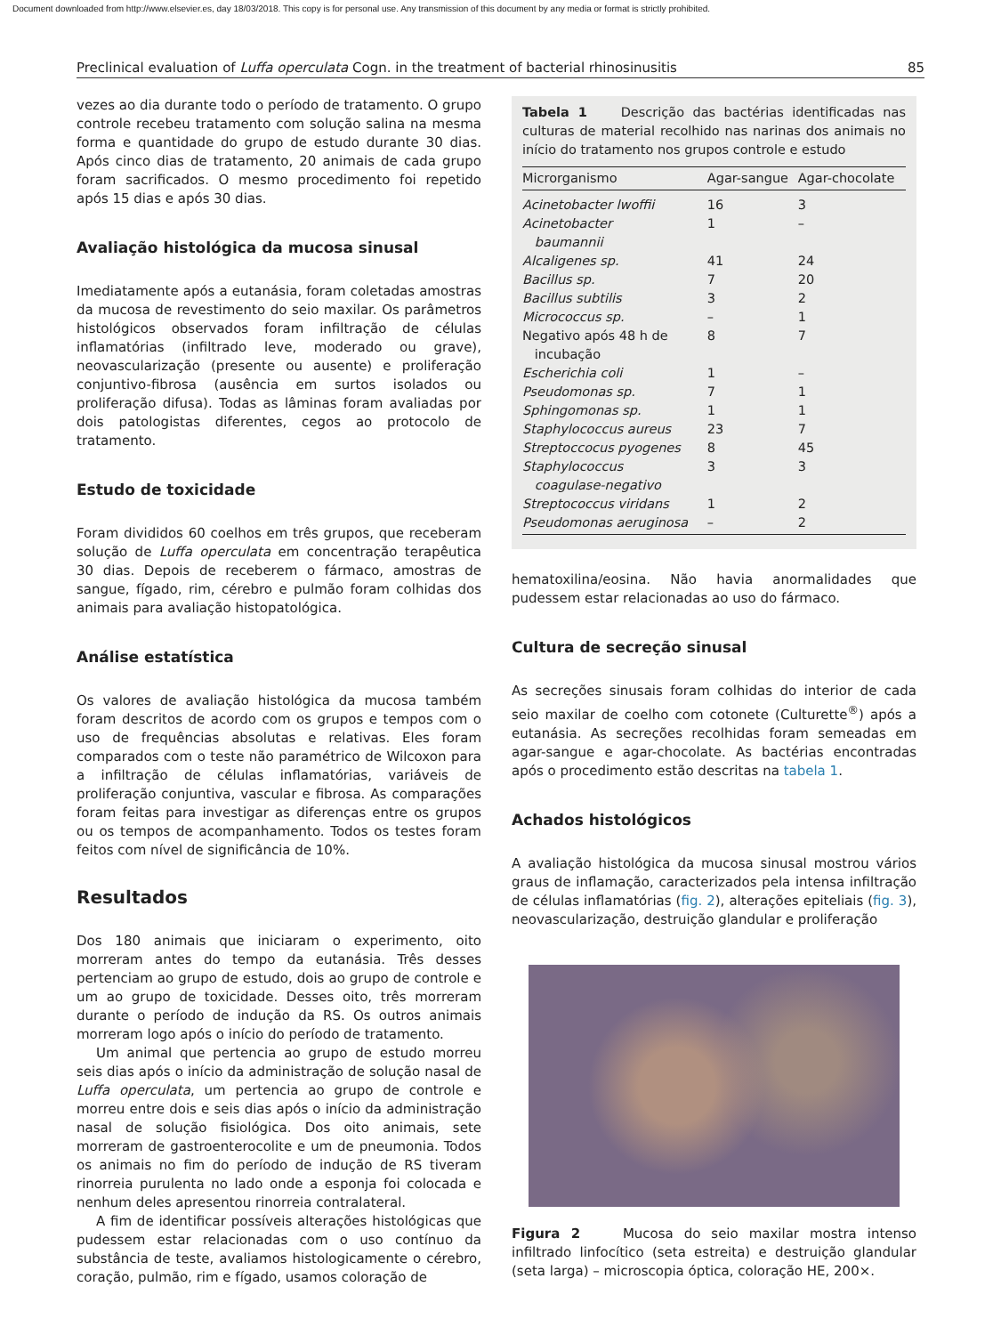Document downloaded from http://www.elsevier.es, day 18/03/2018. This copy is for personal use. Any transmission of this document by any media or format is strictly prohibited.
Preclinical evaluation of Luffa operculata Cogn. in the treatment of bacterial rhinosinusitis 85
vezes ao dia durante todo o período de tratamento. O grupo controle recebeu tratamento com solução salina na mesma forma e quantidade do grupo de estudo durante 30 dias. Após cinco dias de tratamento, 20 animais de cada grupo foram sacrificados. O mesmo procedimento foi repetido após 15 dias e após 30 dias.
Avaliação histológica da mucosa sinusal
Imediatamente após a eutanásia, foram coletadas amostras da mucosa de revestimento do seio maxilar. Os parâmetros histológicos observados foram infiltração de células inflamatórias (infiltrado leve, moderado ou grave), neovascularização (presente ou ausente) e proliferação conjuntivo-fibrosa (ausência em surtos isolados ou proliferação difusa). Todas as lâminas foram avaliadas por dois patologistas diferentes, cegos ao protocolo de tratamento.
Estudo de toxicidade
Foram divididos 60 coelhos em três grupos, que receberam solução de Luffa operculata em concentração terapêutica 30 dias. Depois de receberem o fármaco, amostras de sangue, fígado, rim, cérebro e pulmão foram colhidas dos animais para avaliação histopatológica.
Análise estatística
Os valores de avaliação histológica da mucosa também foram descritos de acordo com os grupos e tempos com o uso de frequências absolutas e relativas. Eles foram comparados com o teste não paramétrico de Wilcoxon para a infiltração de células inflamatórias, variáveis de proliferação conjuntiva, vascular e fibrosa. As comparações foram feitas para investigar as diferenças entre os grupos ou os tempos de acompanhamento. Todos os testes foram feitos com nível de significância de 10%.
Resultados
Dos 180 animais que iniciaram o experimento, oito morreram antes do tempo da eutanásia. Três desses pertenciam ao grupo de estudo, dois ao grupo de controle e um ao grupo de toxicidade. Desses oito, três morreram durante o período de indução da RS. Os outros animais morreram logo após o início do período de tratamento.
Um animal que pertencia ao grupo de estudo morreu seis dias após o início da administração de solução nasal de Luffa operculata, um pertencia ao grupo de controle e morreu entre dois e seis dias após o início da administração nasal de solução fisiológica. Dos oito animais, sete morreram de gastroenterocolite e um de pneumonia. Todos os animais no fim do período de indução de RS tiveram rinorreia purulenta no lado onde a esponja foi colocada e nenhum deles apresentou rinorreia contralateral.
A fim de identificar possíveis alterações histológicas que pudessem estar relacionadas com o uso contínuo da substância de teste, avaliamos histologicamente o cérebro, coração, pulmão, rim e fígado, usamos coloração de
Tabela 1 Descrição das bactérias identificadas nas culturas de material recolhido nas narinas dos animais no início do tratamento nos grupos controle e estudo
| Microrganismo | Agar-sangue | Agar-chocolate |
| --- | --- | --- |
| Acinetobacter lwoffii | 16 | 3 |
| Acinetobacter baumannii | 1 | – |
| Alcaligenes sp. | 41 | 24 |
| Bacillus sp. | 7 | 20 |
| Bacillus subtilis | 3 | 2 |
| Micrococcus sp. | – | 1 |
| Negativo após 48 h de incubação | 8 | 7 |
| Escherichia coli | 1 | – |
| Pseudomonas sp. | 7 | 1 |
| Sphingomonas sp. | 1 | 1 |
| Staphylococcus aureus | 23 | 7 |
| Streptoccocus pyogenes | 8 | 45 |
| Staphylococcus coagulase-negativo | 3 | 3 |
| Streptococcus viridans | 1 | 2 |
| Pseudomonas aeruginosa | – | 2 |
hematoxilina/eosina. Não havia anormalidades que pudessem estar relacionadas ao uso do fármaco.
Cultura de secreção sinusal
As secreções sinusais foram colhidas do interior de cada seio maxilar de coelho com cotonete (Culturette<sup>®</sup>) após a eutanásia. As secreções recolhidas foram semeadas em agar-sangue e agar-chocolate. As bactérias encontradas após o procedimento estão descritas na tabela 1.
Achados histológicos
A avaliação histológica da mucosa sinusal mostrou vários graus de inflamação, caracterizados pela intensa infiltração de células inflamatórias (fig. 2), alterações epiteliais (fig. 3), neovascularização, destruição glandular e proliferação
Figura 2 Mucosa do seio maxilar mostra intenso infiltrado linfocítico (seta estreita) e destruição glandular (seta larga) – microscopia óptica, coloração HE, 200×.